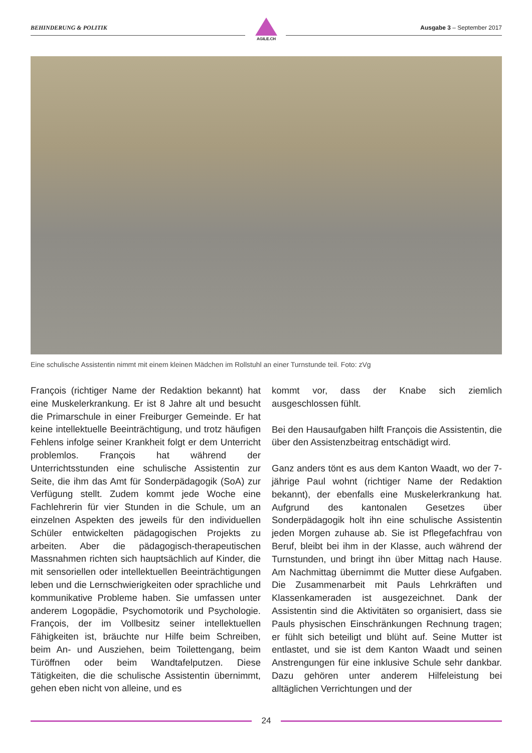BEHINDERUNG & POLITIK Ausgabe 3 – September 2017
AGILE.CH
Eine schulische Assistentin nimmt mit einem kleinen Mädchen im Rollstuhl an einer Turnstunde teil. Foto: zVg
François (richtiger Name der Redaktion bekannt) hat eine Muskelerkrankung. Er ist 8 Jahre alt und besucht die Primarschule in einer Freiburger Gemeinde. Er hat keine intellektuelle Beeinträchtigung, und trotz häufigen Fehlens infolge seiner Krankheit folgt er dem Unterricht problemlos. François hat während der Unterrichtsstunden eine schulische Assistentin zur Seite, die ihm das Amt für Sonderpädagogik (SoA) zur Verfügung stellt. Zudem kommt jede Woche eine Fachlehrerin für vier Stunden in die Schule, um an einzelnen Aspekten des jeweils für den individuellen Schüler entwickelten pädagogischen Projekts zu arbeiten. Aber die pädagogisch-therapeutischen Massnahmen richten sich hauptsächlich auf Kinder, die mit sensoriellen oder intellektuellen Beeinträchtigungen leben und die Lernschwierigkeiten oder sprachliche und kommunikative Probleme haben. Sie umfassen unter anderem Logopädie, Psychomotorik und Psychologie. François, der im Vollbesitz seiner intellektuellen Fähigkeiten ist, bräuchte nur Hilfe beim Schreiben, beim An- und Ausziehen, beim Toilettengang, beim Türöffnen oder beim Wandtafelputzen. Diese Tätigkeiten, die die schulische Assistentin übernimmt, gehen eben nicht von alleine, und es
kommt vor, dass der Knabe sich ziemlich ausgeschlossen fühlt.
Bei den Hausaufgaben hilft François die Assistentin, die über den Assistenzbeitrag entschädigt wird.
Ganz anders tönt es aus dem Kanton Waadt, wo der 7-jährige Paul wohnt (richtiger Name der Redaktion bekannt), der ebenfalls eine Muskelerkrankung hat. Aufgrund des kantonalen Gesetzes über Sonderpädagogik holt ihn eine schulische Assistentin jeden Morgen zuhause ab. Sie ist Pflegefachfrau von Beruf, bleibt bei ihm in der Klasse, auch während der Turnstunden, und bringt ihn über Mittag nach Hause. Am Nachmittag übernimmt die Mutter diese Aufgaben. Die Zusammenarbeit mit Pauls Lehrkräften und Klassenkameraden ist ausgezeichnet. Dank der Assistentin sind die Aktivitäten so organisiert, dass sie Pauls physischen Einschränkungen Rechnung tragen; er fühlt sich beteiligt und blüht auf. Seine Mutter ist entlastet, und sie ist dem Kanton Waadt und seinen Anstrengungen für eine inklusive Schule sehr dankbar. Dazu gehören unter anderem Hilfeleistung bei alltäglichen Verrichtungen und der
24